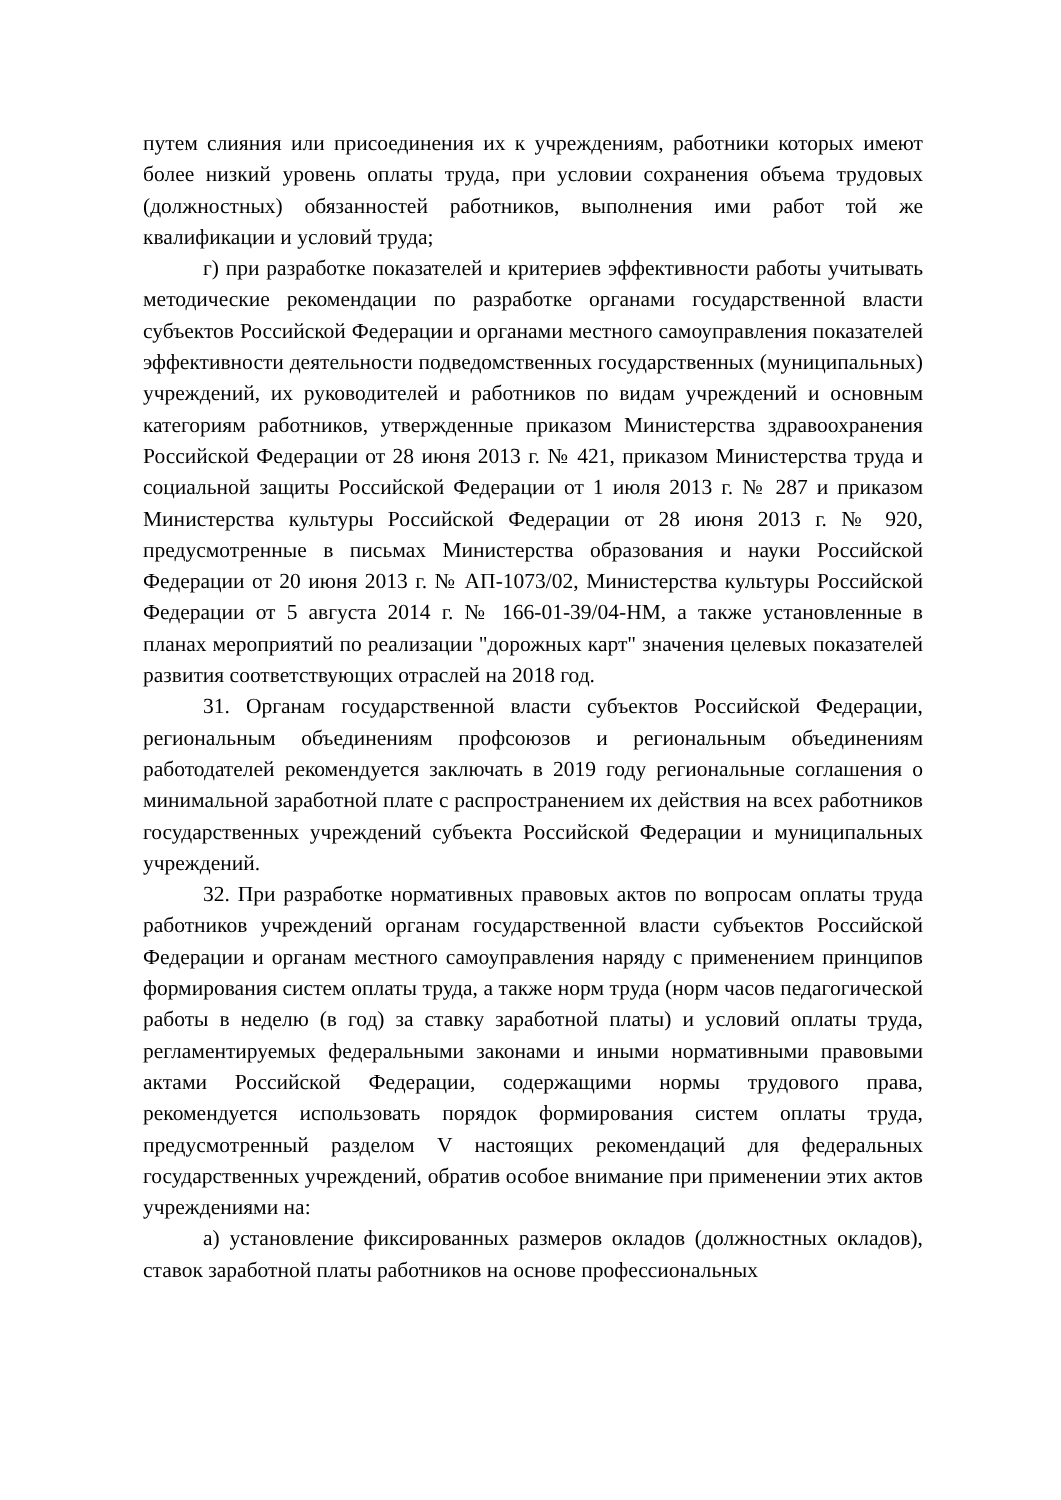путем слияния или присоединения их к учреждениям, работники которых имеют более низкий уровень оплаты труда, при условии сохранения объема трудовых (должностных) обязанностей работников, выполнения ими работ той же квалификации и условий труда;
г) при разработке показателей и критериев эффективности работы учитывать методические рекомендации по разработке органами государственной власти субъектов Российской Федерации и органами местного самоуправления показателей эффективности деятельности подведомственных государственных (муниципальных) учреждений, их руководителей и работников по видам учреждений и основным категориям работников, утвержденные приказом Министерства здравоохранения Российской Федерации от 28 июня 2013 г. № 421, приказом Министерства труда и социальной защиты Российской Федерации от 1 июля 2013 г. № 287 и приказом Министерства культуры Российской Федерации от 28 июня 2013 г. № 920, предусмотренные в письмах Министерства образования и науки Российской Федерации от 20 июня 2013 г. № АП-1073/02, Министерства культуры Российской Федерации от 5 августа 2014 г. № 166-01-39/04-НМ, а также установленные в планах мероприятий по реализации "дорожных карт" значения целевых показателей развития соответствующих отраслей на 2018 год.
31. Органам государственной власти субъектов Российской Федерации, региональным объединениям профсоюзов и региональным объединениям работодателей рекомендуется заключать в 2019 году региональные соглашения о минимальной заработной плате с распространением их действия на всех работников государственных учреждений субъекта Российской Федерации и муниципальных учреждений.
32. При разработке нормативных правовых актов по вопросам оплаты труда работников учреждений органам государственной власти субъектов Российской Федерации и органам местного самоуправления наряду с применением принципов формирования систем оплаты труда, а также норм труда (норм часов педагогической работы в неделю (в год) за ставку заработной платы) и условий оплаты труда, регламентируемых федеральными законами и иными нормативными правовыми актами Российской Федерации, содержащими нормы трудового права, рекомендуется использовать порядок формирования систем оплаты труда, предусмотренный разделом V настоящих рекомендаций для федеральных государственных учреждений, обратив особое внимание при применении этих актов учреждениями на:
а) установление фиксированных размеров окладов (должностных окладов), ставок заработной платы работников на основе профессиональных